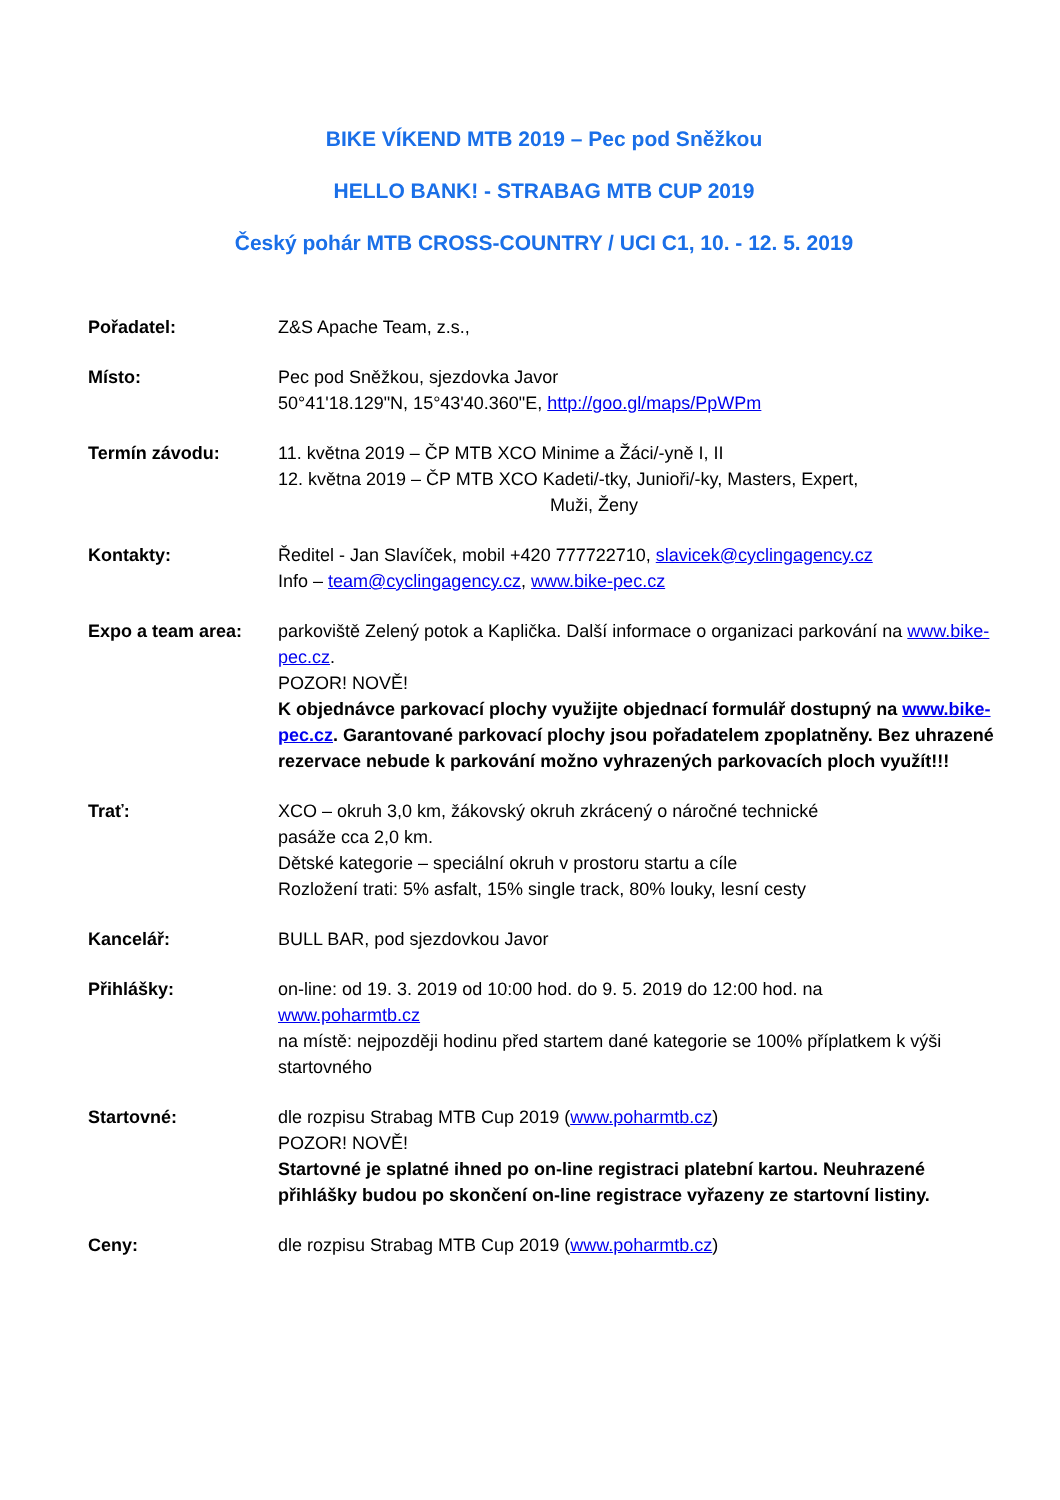BIKE VÍKEND MTB 2019 – Pec pod Sněžkou
HELLO BANK! - STRABAG MTB CUP 2019
Český pohár MTB CROSS-COUNTRY / UCI C1, 10. - 12. 5. 2019
Pořadatel: Z&S Apache Team, z.s.,
Místo: Pec pod Sněžkou, sjezdovka Javor
50°41'18.129"N, 15°43'40.360"E, http://goo.gl/maps/PpWPm
Termín závodu: 11. května 2019 – ČP MTB XCO Minime a Žáci/-yně I, II
12. května 2019 – ČP MTB XCO Kadeti/-tky, Junioři/-ky, Masters, Expert,
Muži, Ženy
Kontakty: Ředitel - Jan Slavíček, mobil +420 777722710, slavicek@cyclingagency.cz
Info – team@cyclingagency.cz, www.bike-pec.cz
Expo a team area: parkoviště Zelený potok a Kaplička. Další informace o organizaci parkování na www.bike-pec.cz.
POZOR! NOVĚ!
K objednávce parkovací plochy využijte objednací formulář dostupný na www.bike-pec.cz. Garantované parkovací plochy jsou pořadatelem zpoplatněny. Bez uhrazené rezervace nebude k parkování možno vyhrazených parkovacích ploch využít!!!
Trať: XCO – okruh 3,0 km, žákovský okruh zkrácený o náročné technické
pasáže cca 2,0 km.
Dětské kategorie – speciální okruh v prostoru startu a cíle
Rozložení trati: 5% asfalt, 15% single track, 80% louky, lesní cesty
Kancelář: BULL BAR, pod sjezdovkou Javor
Přihlášky: on-line: od 19. 3. 2019 od 10:00 hod. do 9. 5. 2019 do 12:00 hod. na
www.poharmtb.cz
na místě: nejpozději hodinu před startem dané kategorie se 100% příplatkem k výši startovného
Startovné: dle rozpisu Strabag MTB Cup 2019 (www.poharmtb.cz)
POZOR! NOVĚ!
Startovné je splatné ihned po on-line registraci platební kartou. Neuhrazené přihlášky budou po skončení on-line registrace vyřazeny ze startovní listiny.
Ceny: dle rozpisu Strabag MTB Cup 2019 (www.poharmtb.cz)